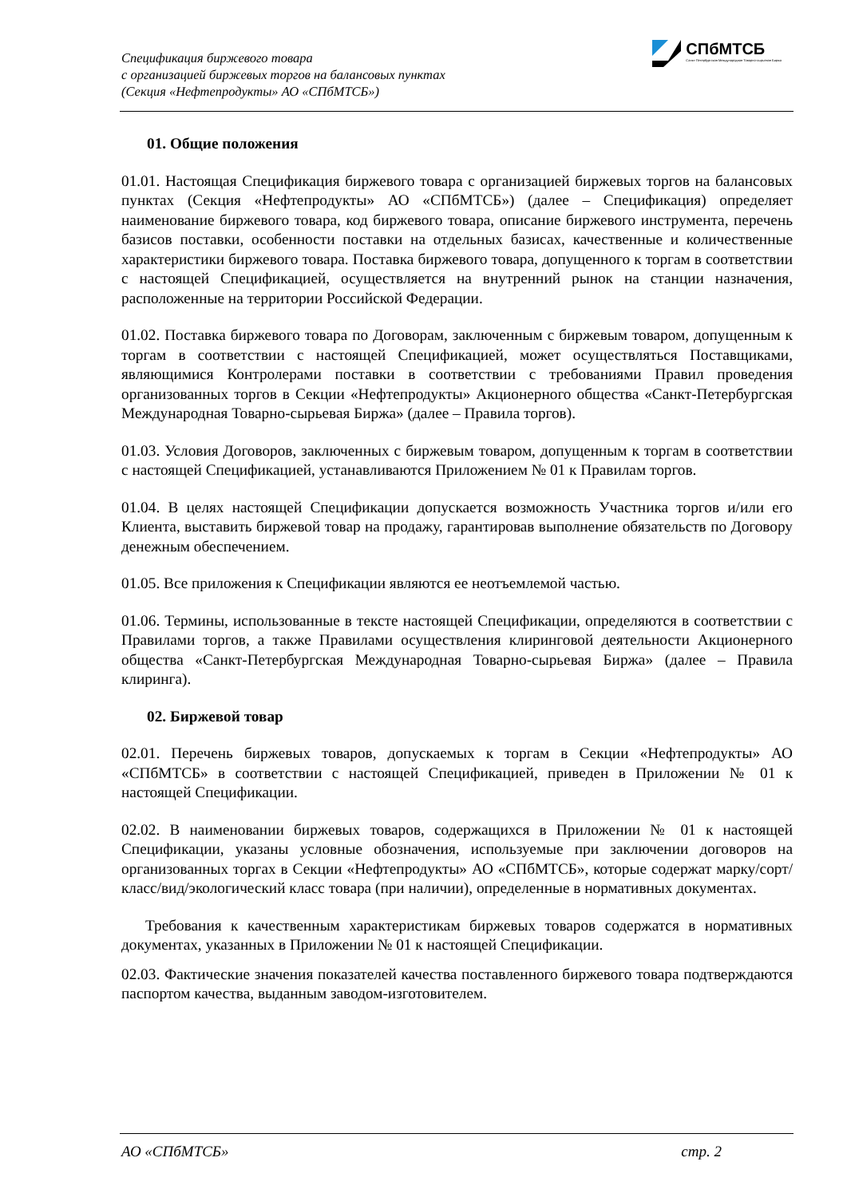Спецификация биржевого товара
с организацией биржевых торгов на балансовых пунктах
(Секция «Нефтепродукты» АО «СПбМТСБ»)
СПбМТСБ
Санкт-Петербургская Международная Товарно-сырьевая Биржа
01. Общие положения
01.01. Настоящая Спецификация биржевого товара с организацией биржевых торгов на балансовых пунктах (Секция «Нефтепродукты» АО «СПбМТСБ») (далее – Спецификация) определяет наименование биржевого товара, код биржевого товара, описание биржевого инструмента, перечень базисов поставки, особенности поставки на отдельных базисах, качественные и количественные характеристики биржевого товара. Поставка биржевого товара, допущенного к торгам в соответствии с настоящей Спецификацией, осуществляется на внутренний рынок на станции назначения, расположенные на территории Российской Федерации.
01.02. Поставка биржевого товара по Договорам, заключенным с биржевым товаром, допущенным к торгам в соответствии с настоящей Спецификацией, может осуществляться Поставщиками, являющимися Контролерами поставки в соответствии с требованиями Правил проведения организованных торгов в Секции «Нефтепродукты» Акционерного общества «Санкт-Петербургская Международная Товарно-сырьевая Биржа» (далее – Правила торгов).
01.03. Условия Договоров, заключенных с биржевым товаром, допущенным к торгам в соответствии с настоящей Спецификацией, устанавливаются Приложением № 01 к Правилам торгов.
01.04. В целях настоящей Спецификации допускается возможность Участника торгов и/или его Клиента, выставить биржевой товар на продажу, гарантировав выполнение обязательств по Договору денежным обеспечением.
01.05. Все приложения к Спецификации являются ее неотъемлемой частью.
01.06. Термины, использованные в тексте настоящей Спецификации, определяются в соответствии с Правилами торгов, а также Правилами осуществления клиринговой деятельности Акционерного общества «Санкт-Петербургская Международная Товарно-сырьевая Биржа» (далее – Правила клиринга).
02. Биржевой товар
02.01. Перечень биржевых товаров, допускаемых к торгам в Секции «Нефтепродукты» АО «СПбМТСБ» в соответствии с настоящей Спецификацией, приведен в Приложении № 01 к настоящей Спецификации.
02.02. В наименовании биржевых товаров, содержащихся в Приложении № 01 к настоящей Спецификации, указаны условные обозначения, используемые при заключении договоров на организованных торгах в Секции «Нефтепродукты» АО «СПбМТСБ», которые содержат марку/сорт/класс/вид/экологический класс товара (при наличии), определенные в нормативных документах.
Требования к качественным характеристикам биржевых товаров содержатся в нормативных документах, указанных в Приложении № 01 к настоящей Спецификации.
02.03. Фактические значения показателей качества поставленного биржевого товара подтверждаются паспортом качества, выданным заводом-изготовителем.
АО «СПбМТСБ» стр. 2